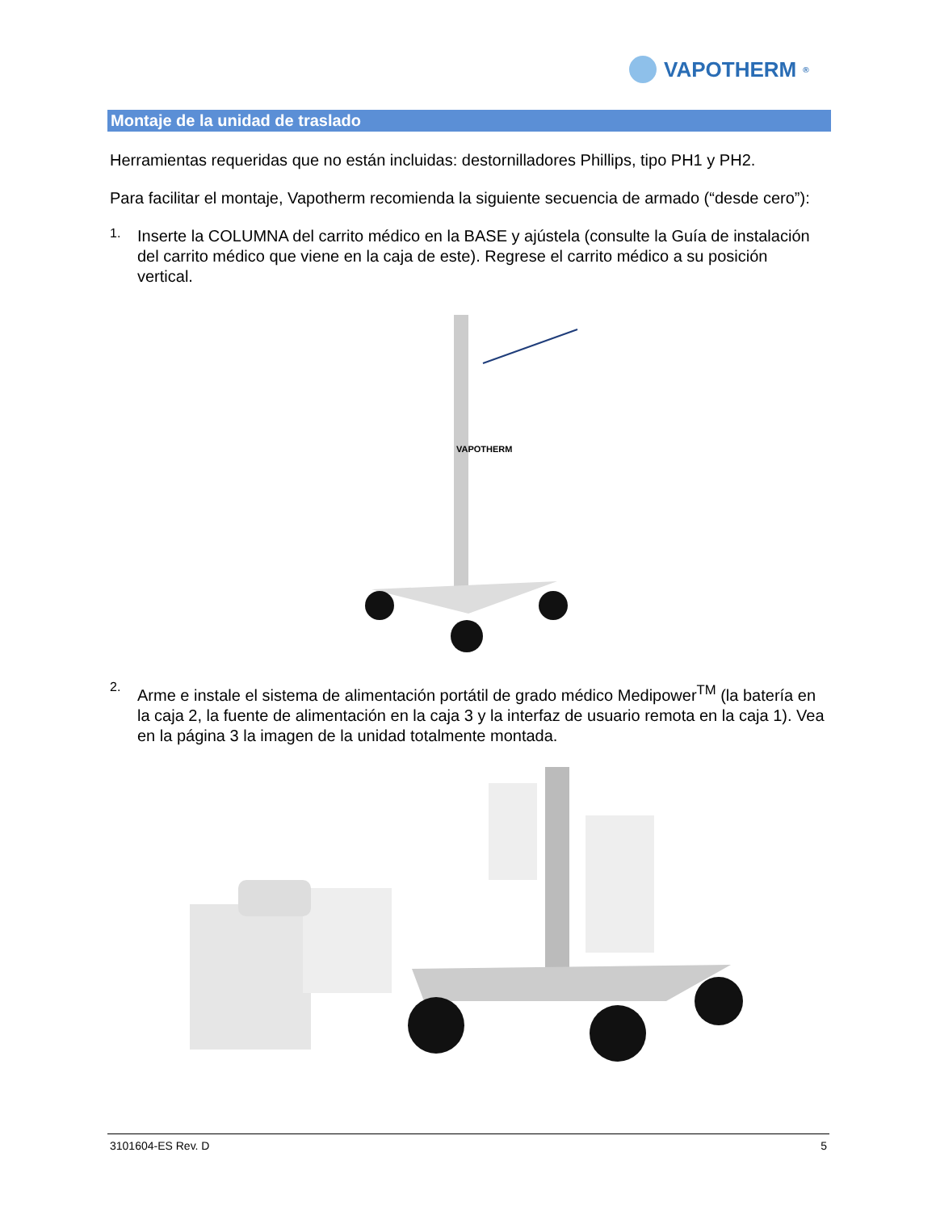VAPOTHERM<sup>®</sup>
Montaje de la unidad de traslado
Herramientas requeridas que no están incluidas: destornilladores Phillips, tipo PH1 y PH2.
Para facilitar el montaje, Vapotherm recomienda la siguiente secuencia de armado (“desde cero”):
1.
Inserte la COLUMNA del carrito médico en la BASE y ajústela (consulte la Guía de instalación del carrito médico que viene en la caja de este). Regrese el carrito médico a su posición vertical.
VAPOTHERM
2.
Arme e instale el sistema de alimentación portátil de grado médico Medipower<sup>TM</sup> (la batería en la caja 2, la fuente de alimentación en la caja 3 y la interfaz de usuario remota en la caja 1). Vea en la página 3 la imagen de la unidad totalmente montada.
3101604-ES Rev. D 5